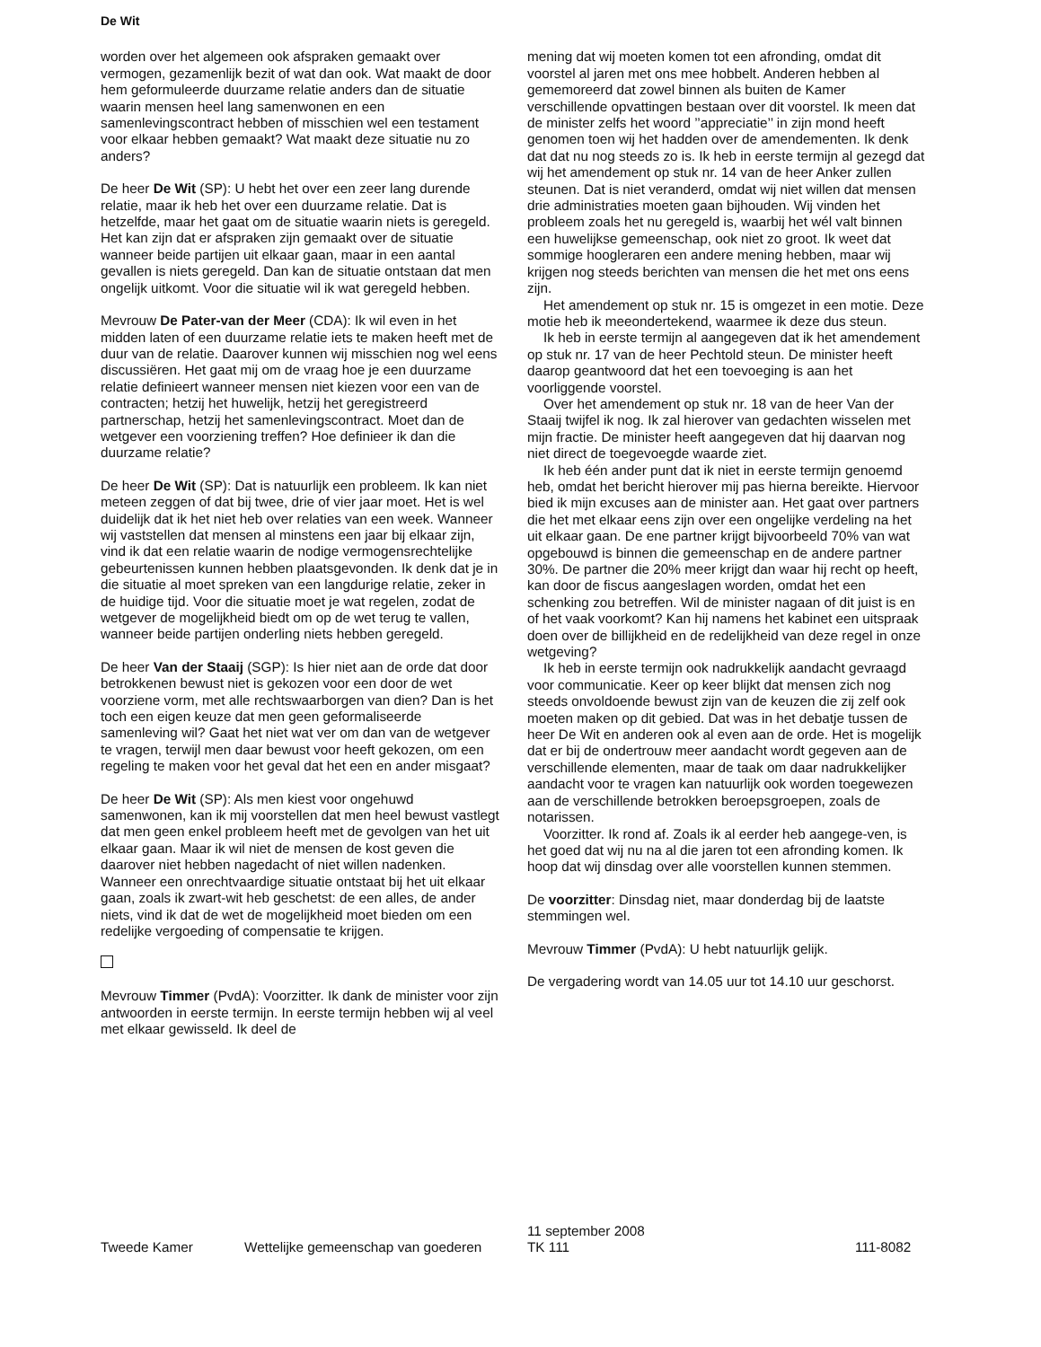De Wit
worden over het algemeen ook afspraken gemaakt over vermogen, gezamenlijk bezit of wat dan ook. Wat maakt de door hem geformuleerde duurzame relatie anders dan de situatie waarin mensen heel lang samenwonen en een samenlevingscontract hebben of misschien wel een testament voor elkaar hebben gemaakt? Wat maakt deze situatie nu zo anders?
De heer De Wit (SP): U hebt het over een zeer lang durende relatie, maar ik heb het over een duurzame relatie. Dat is hetzelfde, maar het gaat om de situatie waarin niets is geregeld. Het kan zijn dat er afspraken zijn gemaakt over de situatie wanneer beide partijen uit elkaar gaan, maar in een aantal gevallen is niets geregeld. Dan kan de situatie ontstaan dat men ongelijk uitkomt. Voor die situatie wil ik wat geregeld hebben.
Mevrouw De Pater-van der Meer (CDA): Ik wil even in het midden laten of een duurzame relatie iets te maken heeft met de duur van de relatie. Daarover kunnen wij misschien nog wel eens discussiëren. Het gaat mij om de vraag hoe je een duurzame relatie definieert wanneer mensen niet kiezen voor een van de contracten; hetzij het huwelijk, hetzij het geregistreerd partnerschap, hetzij het samenlevingscontract. Moet dan de wetgever een voorziening treffen? Hoe definieer ik dan die duurzame relatie?
De heer De Wit (SP): Dat is natuurlijk een probleem. Ik kan niet meteen zeggen of dat bij twee, drie of vier jaar moet. Het is wel duidelijk dat ik het niet heb over relaties van een week. Wanneer wij vaststellen dat mensen al minstens een jaar bij elkaar zijn, vind ik dat een relatie waarin de nodige vermogensrechtelijke gebeurtenissen kunnen hebben plaatsgevonden. Ik denk dat je in die situatie al moet spreken van een langdurige relatie, zeker in de huidige tijd. Voor die situatie moet je wat regelen, zodat de wetgever de mogelijkheid biedt om op de wet terug te vallen, wanneer beide partijen onderling niets hebben geregeld.
De heer Van der Staaij (SGP): Is hier niet aan de orde dat door betrokkenen bewust niet is gekozen voor een door de wet voorziene vorm, met alle rechtswaarborgen van dien? Dan is het toch een eigen keuze dat men geen geformaliseerde samenleving wil? Gaat het niet wat ver om dan van de wetgever te vragen, terwijl men daar bewust voor heeft gekozen, om een regeling te maken voor het geval dat het een en ander misgaat?
De heer De Wit (SP): Als men kiest voor ongehuwd samenwonen, kan ik mij voorstellen dat men heel bewust vastlegt dat men geen enkel probleem heeft met de gevolgen van het uit elkaar gaan. Maar ik wil niet de mensen de kost geven die daarover niet hebben nagedacht of niet willen nadenken. Wanneer een onrechtvaardige situatie ontstaat bij het uit elkaar gaan, zoals ik zwart-wit heb geschetst: de een alles, de ander niets, vind ik dat de wet de mogelijkheid moet bieden om een redelijke vergoeding of compensatie te krijgen.
Mevrouw Timmer (PvdA): Voorzitter. Ik dank de minister voor zijn antwoorden in eerste termijn. In eerste termijn hebben wij al veel met elkaar gewisseld. Ik deel de
mening dat wij moeten komen tot een afronding, omdat dit voorstel al jaren met ons mee hobbelt. Anderen hebben al gememoreerd dat zowel binnen als buiten de Kamer verschillende opvattingen bestaan over dit voorstel. Ik meen dat de minister zelfs het woord ’’appreciatie’’ in zijn mond heeft genomen toen wij het hadden over de amendementen. Ik denk dat dat nu nog steeds zo is. Ik heb in eerste termijn al gezegd dat wij het amendement op stuk nr. 14 van de heer Anker zullen steunen. Dat is niet veranderd, omdat wij niet willen dat mensen drie administraties moeten gaan bijhouden. Wij vinden het probleem zoals het nu geregeld is, waarbij het wél valt binnen een huwelijkse gemeenschap, ook niet zo groot. Ik weet dat sommige hoogleraren een andere mening hebben, maar wij krijgen nog steeds berichten van mensen die het met ons eens zijn.
Het amendement op stuk nr. 15 is omgezet in een motie. Deze motie heb ik meeondertekend, waarmee ik deze dus steun.
Ik heb in eerste termijn al aangegeven dat ik het amendement op stuk nr. 17 van de heer Pechtold steun. De minister heeft daarop geantwoord dat het een toevoeging is aan het voorliggende voorstel.
Over het amendement op stuk nr. 18 van de heer Van der Staaij twijfel ik nog. Ik zal hierover van gedachten wisselen met mijn fractie. De minister heeft aangegeven dat hij daarvan nog niet direct de toegevoegde waarde ziet.
Ik heb één ander punt dat ik niet in eerste termijn genoemd heb, omdat het bericht hierover mij pas hierna bereikte. Hiervoor bied ik mijn excuses aan de minister aan. Het gaat over partners die het met elkaar eens zijn over een ongelijke verdeling na het uit elkaar gaan. De ene partner krijgt bijvoorbeeld 70% van wat opgebouwd is binnen die gemeenschap en de andere partner 30%. De partner die 20% meer krijgt dan waar hij recht op heeft, kan door de fiscus aangeslagen worden, omdat het een schenking zou betreffen. Wil de minister nagaan of dit juist is en of het vaak voorkomt? Kan hij namens het kabinet een uitspraak doen over de billijkheid en de redelijkheid van deze regel in onze wetgeving?
Ik heb in eerste termijn ook nadrukkelijk aandacht gevraagd voor communicatie. Keer op keer blijkt dat mensen zich nog steeds onvoldoende bewust zijn van de keuzen die zij zelf ook moeten maken op dit gebied. Dat was in het debatje tussen de heer De Wit en anderen ook al even aan de orde. Het is mogelijk dat er bij de ondertrouw meer aandacht wordt gegeven aan de verschillende elementen, maar de taak om daar nadrukkelijker aandacht voor te vragen kan natuurlijk ook worden toegewezen aan de verschillende betrokken beroepsgroepen, zoals de notarissen.
Voorzitter. Ik rond af. Zoals ik al eerder heb aangege-ven, is het goed dat wij nu na al die jaren tot een afronding komen. Ik hoop dat wij dinsdag over alle voorstellen kunnen stemmen.
De voorzitter: Dinsdag niet, maar donderdag bij de laatste stemmingen wel.
Mevrouw Timmer (PvdA): U hebt natuurlijk gelijk.
De vergadering wordt van 14.05 uur tot 14.10 uur geschorst.
Tweede Kamer
Wettelijke gemeenschap van goederen
11 september 2008
TK 111
111-8082